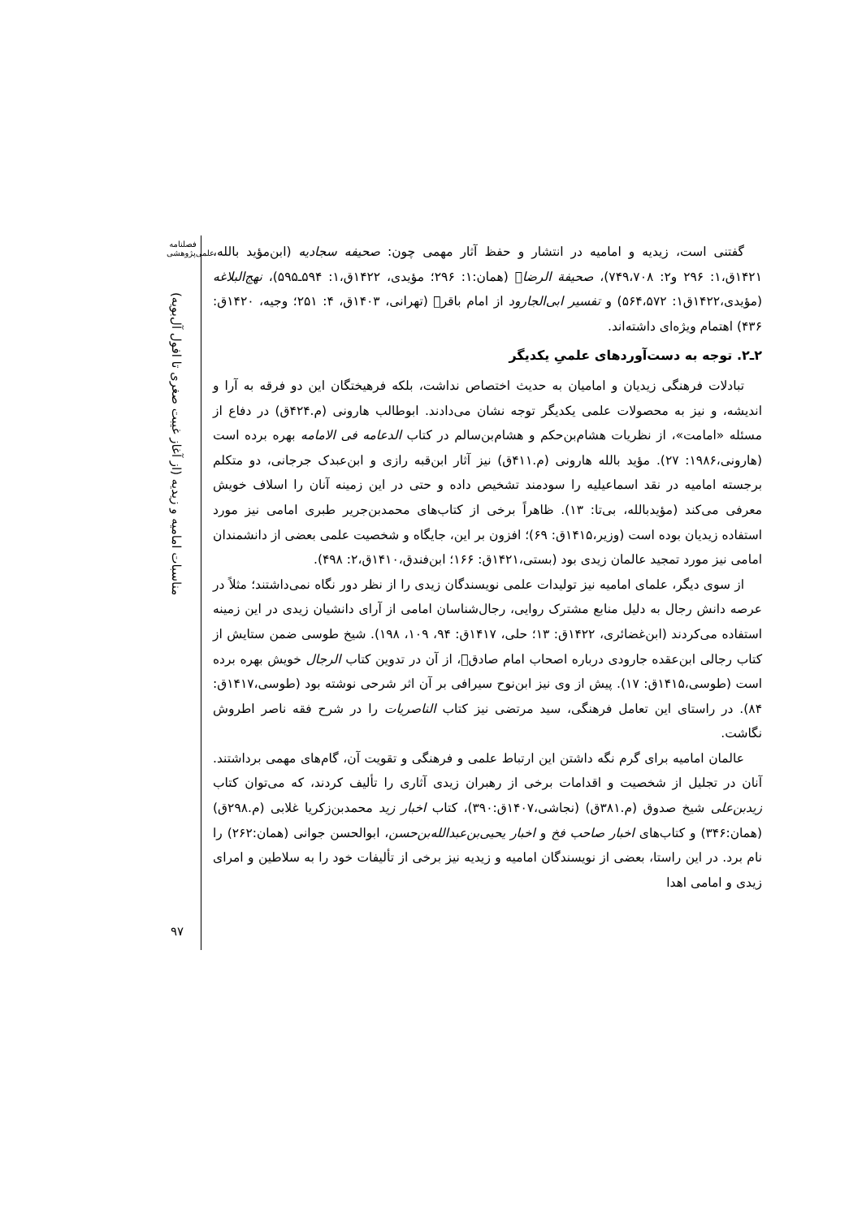فصلنامه
علمی‌پژوهشی
مناسبات امامیه و زیدیه (از آغاز غیبت صغری تا افول آل‌بویه)
۹۷
گفتنی است، زیدیه و امامیه در انتشار و حفظ آثار مهمی چون: صحیفه سجادیه (ابن‌مؤید بالله، ۱۴۲۱ق،۱: ۲۹۶ و۲: ۷۴۹،۷۰۸)، صحیفة الرضا﷣ (همان:۱: ۲۹۶؛ مؤیدی، ۱۴۲۲ق،۱: ۵۹۴ـ۵۹۵)، نهج‌البلاغه (مؤیدی،۱۴۲۲ق۱: ۵۶۴،۵۷۲) و تفسیر ابی‌الجارود از امام باقر﷣ (تهرانی، ۱۴۰۳ق، ۴: ۲۵۱؛ وجیه، ۱۴۲۰ق: ۴۳۶) اهتمام ویژه‌ای داشته‌اند.
۲ـ۲. توجه به دست‌آوردهای علمیِ یکدیگر
تبادلات فرهنگی زیدیان و امامیان به حدیث اختصاص نداشت، بلکه فرهیختگان این دو فرقه به آرا و اندیشه، و نیز به محصولات علمی یکدیگر توجه نشان می‌دادند. ابوطالب هارونی (م.۴۲۴ق) در دفاع از مسئله «امامت»، از نظریات هشام‌بن‌حکم و هشام‌بن‌سالم در کتاب الدعامه فی الامامه بهره برده است (هارونی،۱۹۸۶: ۲۷). مؤید بالله هارونی (م.۴۱۱ق) نیز آثار ابن‌قبه رازی و ابن‌عبدک جرجانی، دو متکلم برجسته امامیه در نقد اسماعیلیه را سودمند تشخیص داده و حتی در این زمینه آنان را اسلاف خویش معرفی می‌کند (مؤیدبالله، بی‌تا: ۱۳). ظاهراً برخی از کتاب‌های محمدبن‌جریر طبری امامی نیز مورد استفاده زیدیان بوده است (وزیر،۱۴۱۵ق: ۶۹)؛ افزون بر این، جایگاه و شخصیت علمی بعضی از دانشمندان امامی نیز مورد تمجید عالمان زیدی بود (بستی،۱۴۲۱ق: ۱۶۶؛ ابن‌فندق،۱۴۱۰ق،۲: ۴۹۸).
از سوی دیگر، علمای امامیه نیز تولیدات علمی نویسندگان زیدی را از نظر دور نگاه نمی‌داشتند؛ مثلاً در عرصه دانش رجال به دلیل منابع مشترک روایی، رجال‌شناسان امامی از آرای دانشیان زیدی در این زمینه استفاده می‌کردند (ابن‌غضائری، ۱۴۲۲ق: ۱۳؛ حلی، ۱۴۱۷ق: ۹۴، ۱۰۹، ۱۹۸). شیخ طوسی ضمن ستایش از کتاب رجالی ابن‌عقده جارودی درباره اصحاب امام صادق﷣، از آن در تدوین کتاب الرجال خویش بهره برده است (طوسی،۱۴۱۵ق: ۱۷). پیش از وی نیز ابن‌نوح سیرافی بر آن اثر شرحی نوشته بود (طوسی،۱۴۱۷ق: ۸۴). در راستای این تعامل فرهنگی، سید مرتضی نیز کتاب الناصریات را در شرح فقه ناصر اطروش نگاشت.
عالمان امامیه برای گرم نگه داشتن این ارتباط علمی و فرهنگی و تقویت آن، گام‌های مهمی برداشتند. آنان در تجلیل از شخصیت و اقدامات برخی از رهبران زیدی آثاری را تألیف کردند، که می‌توان کتاب زیدبن‌علی شیخ صدوق (م.۳۸۱ق) (نجاشی،۱۴۰۷ق:۳۹۰)، کتاب اخبار زید محمدبن‌زکریا غلابی (م.۲۹۸ق) (همان:۳۴۶) و کتاب‌های اخبار صاحب فخ و اخبار یحیی‌بن‌عبدالله‌بن‌حسن، ابوالحسن جوانی (همان:۲۶۲) را نام برد. در این راستا، بعضی از نویسندگان امامیه و زیدیه نیز برخی از تألیفات خود را به سلاطین و امرای زیدی و امامی اهدا